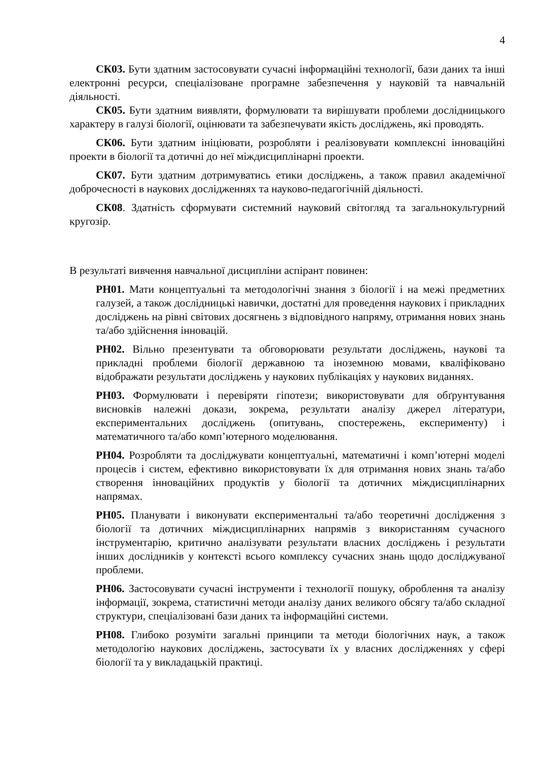4
СК03. Бути здатним застосовувати сучасні інформаційні технології, бази даних та інші електронні ресурси, спеціалізоване програмне забезпечення у науковій та навчальній діяльності.
СК05. Бути здатним виявляти, формулювати та вирішувати проблеми дослідницького характеру в галузі біології, оцінювати та забезпечувати якість досліджень, які проводять.
СК06. Бути здатним ініціювати, розробляти і реалізовувати комплексні інноваційні проекти в біології та дотичні до неї міждисциплінарні проекти.
СК07. Бути здатним дотримуватись етики досліджень, а також правил академічної доброчесності в наукових дослідженнях та науково-педагогічній діяльності.
СК08. Здатність сформувати системний науковий світогляд та загальнокультурний кругозір.
В результаті вивчення навчальної дисципліни аспірант повинен:
РН01. Мати концептуальні та методологічні знання з біології і на межі предметних галузей, а також дослідницькі навички, достатні для проведення наукових і прикладних досліджень на рівні світових досягнень з відповідного напряму, отримання нових знань та/або здійснення інновацій.
РН02. Вільно презентувати та обговорювати результати досліджень, наукові та прикладні проблеми біології державною та іноземною мовами, кваліфіковано відображати результати досліджень у наукових публікаціях у наукових виданнях.
РН03. Формулювати і перевіряти гіпотези; використовувати для обґрунтування висновків належні докази, зокрема, результати аналізу джерел літератури, експериментальних досліджень (опитувань, спостережень, експерименту) і математичного та/або комп’ютерного моделювання.
РН04. Розробляти та досліджувати концептуальні, математичні і комп’ютерні моделі процесів і систем, ефективно використовувати їх для отримання нових знань та/або створення інноваційних продуктів у біології та дотичних міждисциплінарних напрямах.
РН05. Планувати і виконувати експериментальні та/або теоретичні дослідження з біології та дотичних міждисциплінарних напрямів з використанням сучасного інструментарію, критично аналізувати результати власних досліджень і результати інших дослідників у контексті всього комплексу сучасних знань щодо досліджуваної проблеми.
РН06. Застосовувати сучасні інструменти і технології пошуку, оброблення та аналізу інформації, зокрема, статистичні методи аналізу даних великого обсягу та/або складної структури, спеціалізовані бази даних та інформаційні системи.
РН08. Глибоко розуміти загальні принципи та методи біологічних наук, а також методологію наукових досліджень, застосувати їх у власних дослідженнях у сфері біології та у викладацькій практиці.